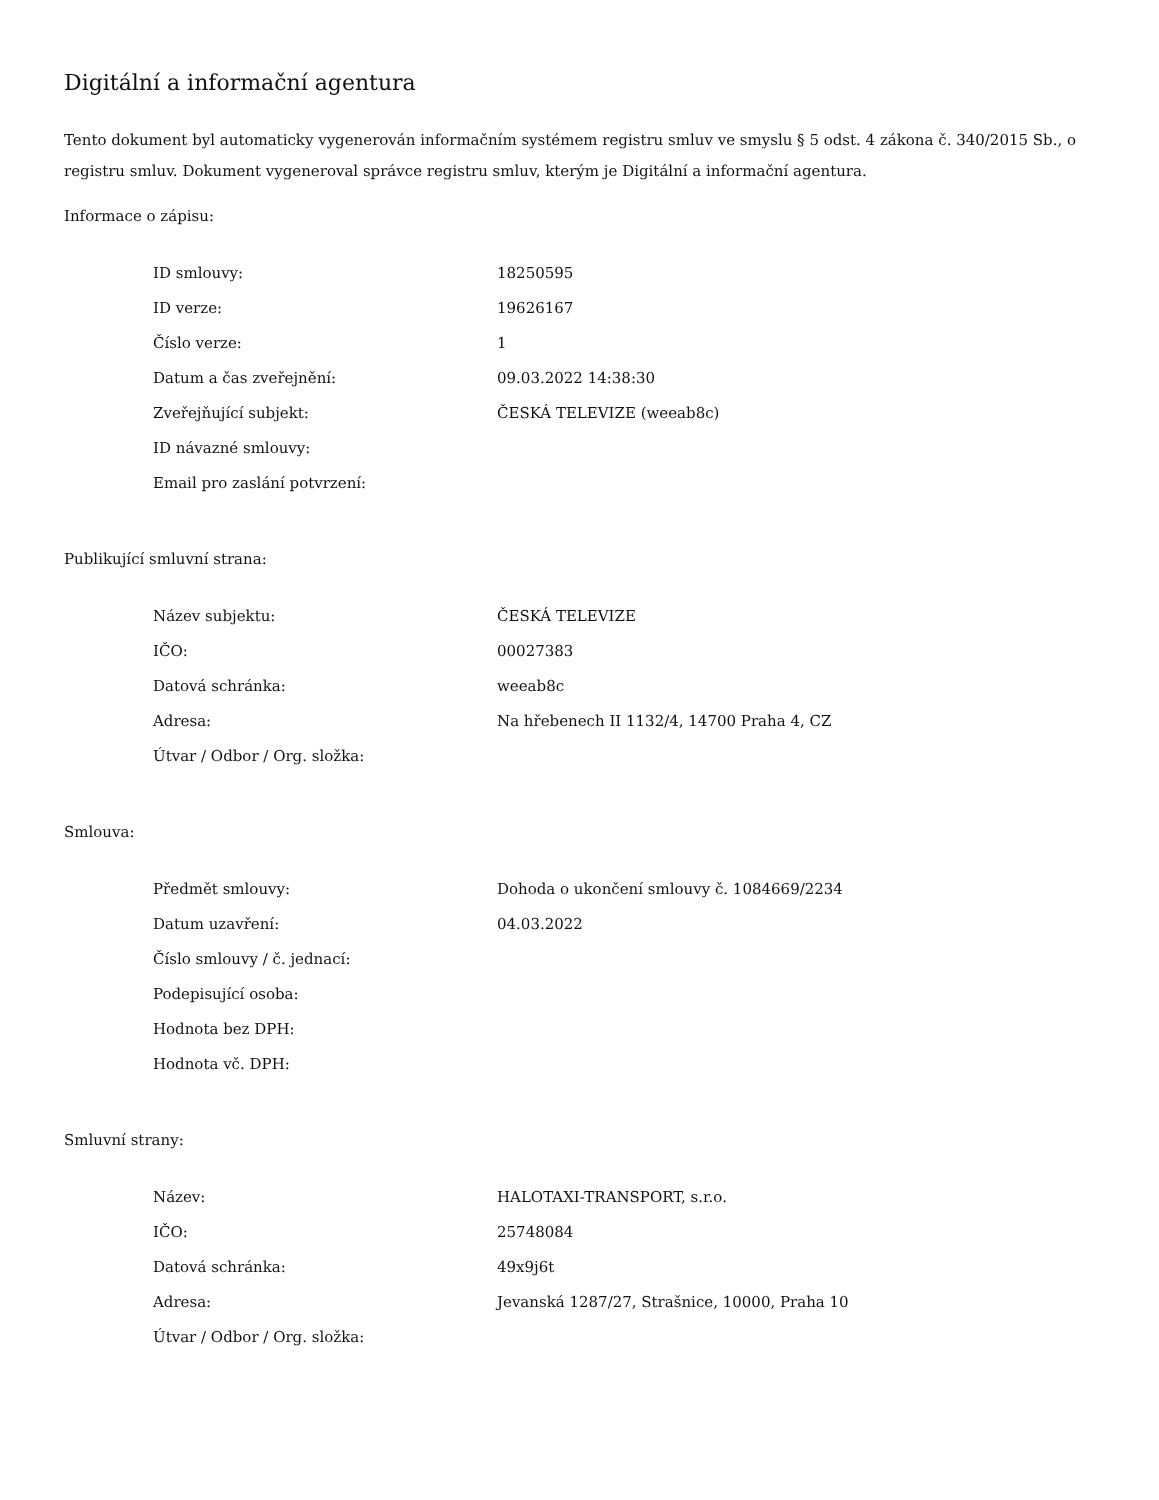Digitální a informační agentura
Tento dokument byl automaticky vygenerován informačním systémem registru smluv ve smyslu § 5 odst. 4 zákona č. 340/2015 Sb., o registru smluv. Dokument vygeneroval správce registru smluv, kterým je Digitální a informační agentura.
Informace o zápisu:
| ID smlouvy: | 18250595 |
| ID verze: | 19626167 |
| Číslo verze: | 1 |
| Datum a čas zveřejnění: | 09.03.2022 14:38:30 |
| Zveřejňující subjekt: | ČESKÁ TELEVIZE (weeab8c) |
| ID návazné smlouvy: | |
| Email pro zaslání potvrzení: | |
Publikující smluvní strana:
| Název subjektu: | ČESKÁ TELEVIZE |
| IČO: | 00027383 |
| Datová schránka: | weeab8c |
| Adresa: | Na hřebenech II 1132/4, 14700 Praha 4, CZ |
| Útvar / Odbor / Org. složka: | |
Smlouva:
| Předmět smlouvy: | Dohoda o ukončení smlouvy č. 1084669/2234 |
| Datum uzavření: | 04.03.2022 |
| Číslo smlouvy / č. jednací: | |
| Podepisující osoba: | |
| Hodnota bez DPH: | |
| Hodnota vč. DPH: | |
Smluvní strany:
| Název: | HALOTAXI-TRANSPORT, s.r.o. |
| IČO: | 25748084 |
| Datová schránka: | 49x9j6t |
| Adresa: | Jevanská 1287/27, Strašnice, 10000, Praha 10 |
| Útvar / Odbor / Org. složka: | |